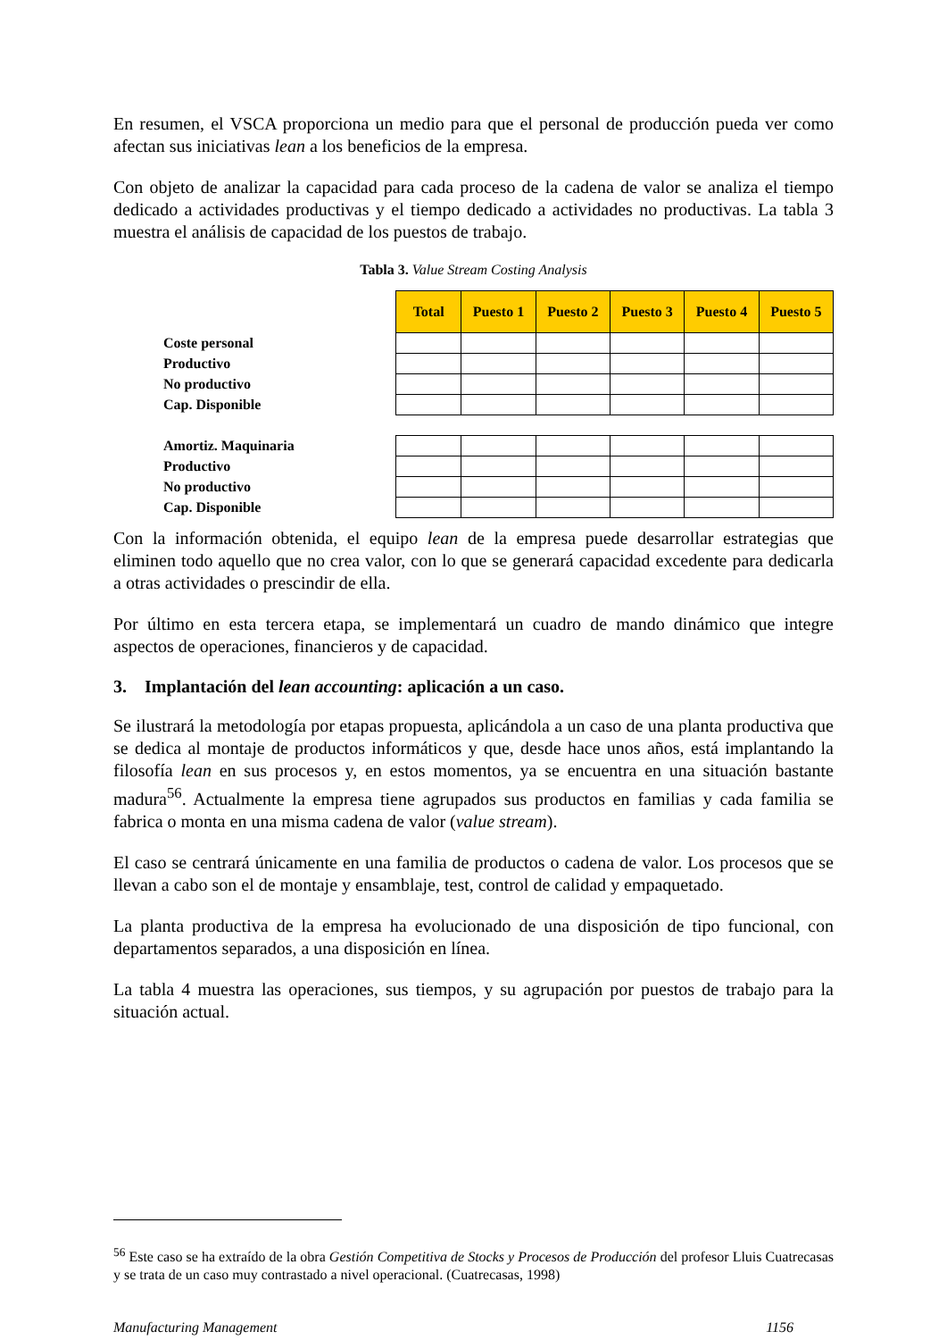En resumen, el VSCA proporciona un medio para que el personal de producción pueda ver como afectan sus iniciativas lean a los beneficios de la empresa.
Con objeto de analizar la capacidad para cada proceso de la cadena de valor se analiza el tiempo dedicado a actividades productivas y el tiempo dedicado a actividades no productivas. La tabla 3 muestra el análisis de capacidad de los puestos de trabajo.
Tabla 3. Value Stream Costing Analysis
| | Total | Puesto 1 | Puesto 2 | Puesto 3 | Puesto 4 | Puesto 5 |
| Coste personal | | | | | | |
| Productivo | | | | | | |
| No productivo | | | | | | |
| Cap. Disponible | | | | | | |
| Amortiz. Maquinaria | | | | | | |
| Productivo | | | | | | |
| No productivo | | | | | | |
| Cap. Disponible | | | | | | |
Con la información obtenida, el equipo lean de la empresa puede desarrollar estrategias que eliminen todo aquello que no crea valor, con lo que se generará capacidad excedente para dedicarla a otras actividades o prescindir de ella.
Por último en esta tercera etapa, se implementará un cuadro de mando dinámico que integre aspectos de operaciones, financieros y de capacidad.
3. Implantación del lean accounting: aplicación a un caso.
Se ilustrará la metodología por etapas propuesta, aplicándola a un caso de una planta productiva que se dedica al montaje de productos informáticos y que, desde hace unos años, está implantando la filosofía lean en sus procesos y, en estos momentos, ya se encuentra en una situación bastante madura<sup>56</sup>. Actualmente la empresa tiene agrupados sus productos en familias y cada familia se fabrica o monta en una misma cadena de valor (value stream).
El caso se centrará únicamente en una familia de productos o cadena de valor. Los procesos que se llevan a cabo son el de montaje y ensamblaje, test, control de calidad y empaquetado.
La planta productiva de la empresa ha evolucionado de una disposición de tipo funcional, con departamentos separados, a una disposición en línea.
La tabla 4 muestra las operaciones, sus tiempos, y su agrupación por puestos de trabajo para la situación actual.
<sup>56</sup> Este caso se ha extraído de la obra Gestión Competitiva de Stocks y Procesos de Producción del profesor Lluis Cuatrecasas y se trata de un caso muy contrastado a nivel operacional. (Cuatrecasas, 1998)
Manufacturing Management 1156